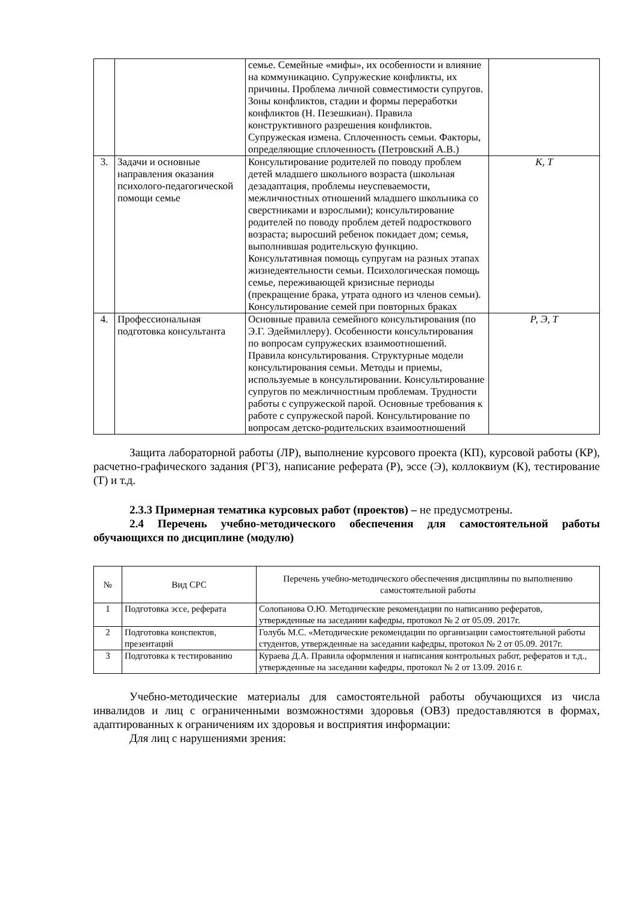| | | семье. Семейные «мифы», их особенности и влияние на коммуникацию. Супружеские конфликты, их причины. Проблема личной совместимости супругов. Зоны конфликтов, стадии и формы переработки конфликтов (Н. Пезешкиан). Правила конструктивного разрешения конфликтов. Супружеская измена. Сплоченность семьи. Факторы, определяющие сплоченность (Петровский А.В.) | |
| 3. | Задачи и основные направления оказания психолого-педагогической помощи семье | Консультирование родителей по поводу проблем детей младшего школьного возраста (школьная дезадаптация, проблемы неуспеваемости, межличностных отношений младшего школьника со сверстниками и взрослыми); консультирование родителей по поводу проблем детей подросткового возраста; выросший ребенок покидает дом; семья, выполнившая родительскую функцию. Консультативная помощь супругам на разных этапах жизнедеятельности семьи. Психологическая помощь семье, переживающей кризисные периоды (прекращение брака, утрата одного из членов семьи). Консультирование семей при повторных браках | К, Т |
| 4. | Профессиональная подготовка консультанта | Основные правила семейного консультирования (по Э.Г. Эдеймиллеру). Особенности консультирования по вопросам супружеских взаимоотношений. Правила консультирования. Структурные модели консультирования семьи. Методы и приемы, используемые в консультировании. Консультирование супругов по межличностным проблемам. Трудности работы с супружеской парой. Основные требования к работе с супружеской парой. Консультирование по вопросам детско-родительских взаимоотношений | Р, Э, Т |
Защита лабораторной работы (ЛР), выполнение курсового проекта (КП), курсовой работы (КР), расчетно-графического задания (РГЗ), написание реферата (Р), эссе (Э), коллоквиум (К), тестирование (Т) и т.д.
2.3.3 Примерная тематика курсовых работ (проектов) – не предусмотрены.
2.4 Перечень учебно-методического обеспечения для самостоятельной работы обучающихся по дисциплине (модулю)
| № | Вид СРС | Перечень учебно-методического обеспечения дисциплины по выполнению самостоятельной работы |
| --- | --- | --- |
| 1 | Подготовка эссе, реферата | Солопанова О.Ю. Методические рекомендации по написанию рефератов, утвержденные на заседании кафедры, протокол № 2 от 05.09. 2017г. |
| 2 | Подготовка конспектов, презентаций | Голубь М.С. «Методические рекомендации по организации самостоятельной работы студентов, утвержденные на заседании кафедры, протокол № 2 от 05.09. 2017г. |
| 3 | Подготовка к тестированию | Кураева Д.А. Правила оформления и написания контрольных работ, рефератов и т.д., утвержденные на заседании кафедры, протокол № 2 от 13.09. 2016 г. |
Учебно-методические материалы для самостоятельной работы обучающихся из числа инвалидов и лиц с ограниченными возможностями здоровья (ОВЗ) предоставляются в формах, адаптированных к ограничениям их здоровья и восприятия информации:
Для лиц с нарушениями зрения: